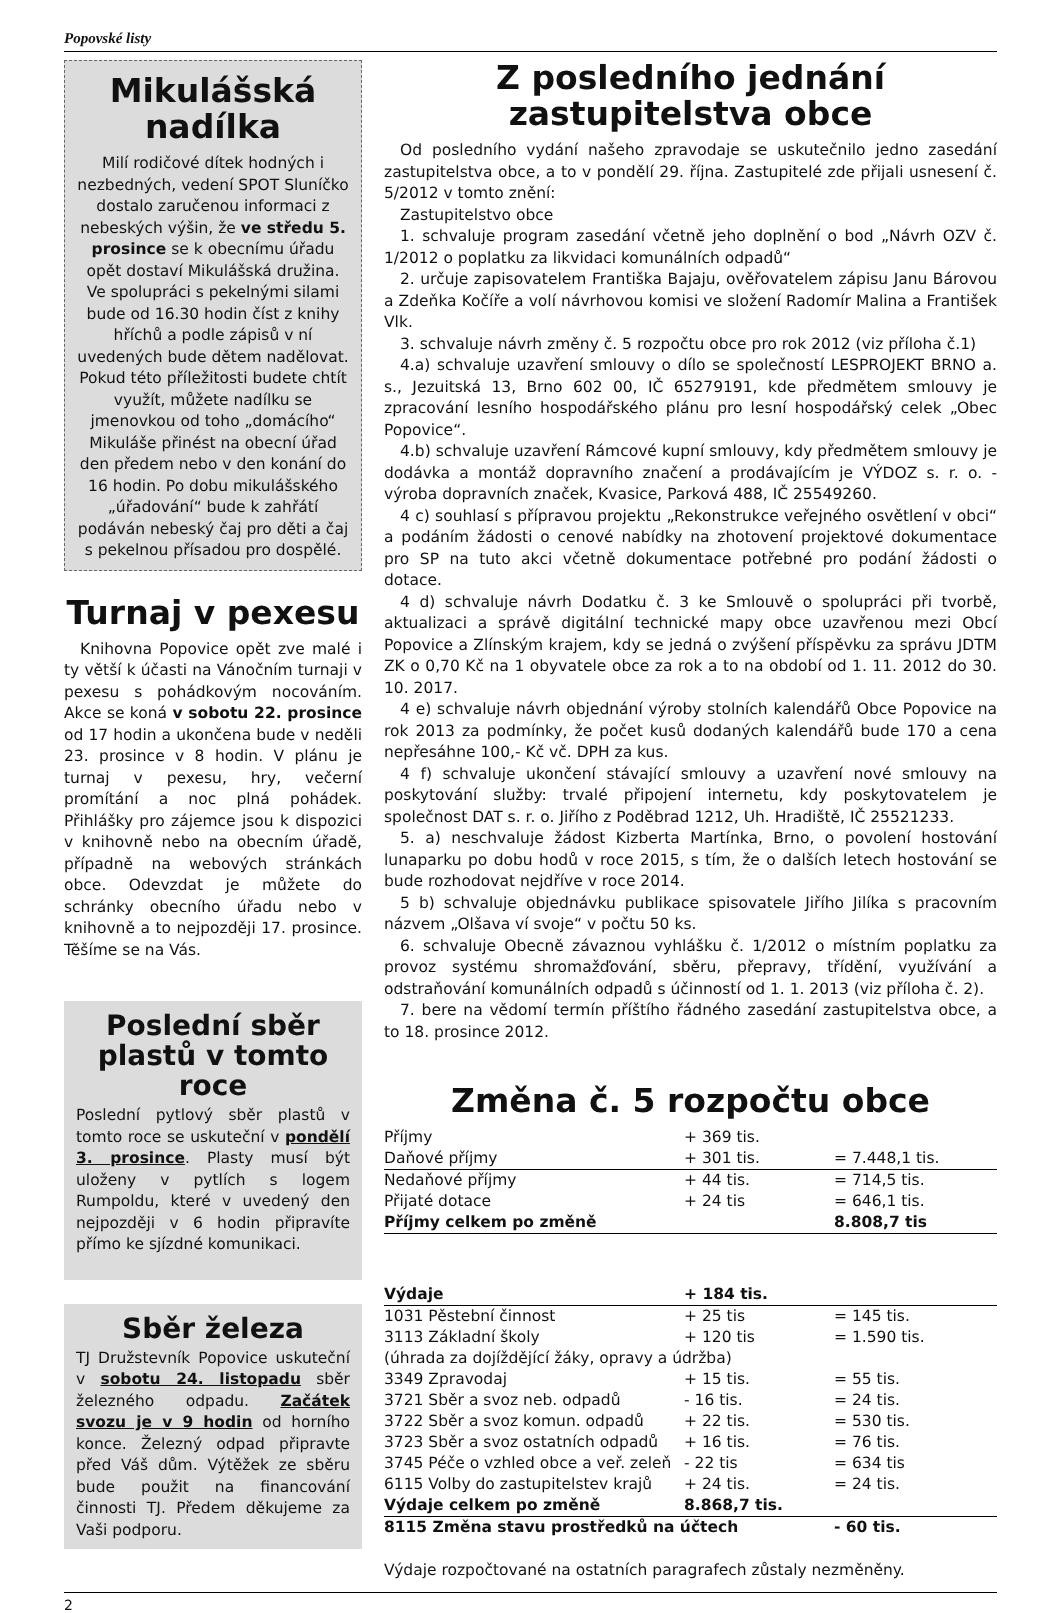Popovské listy
Mikulášská nadílka
Milí rodičové dítek hodných i nezbedných, vedení SPOT Sluníčko dostalo zaručenou informaci z nebeských výšin, že ve středu 5. prosince se k obecnímu úřadu opět dostaví Mikulášská družina. Ve spolupráci s pekelnými silami bude od 16.30 hodin číst z knihy hříchů a podle zápisů v ní uvedených bude dětem nadělovat. Pokud této příležitosti budete chtít využít, můžete nadílku se jmenovkou od toho „domácího“ Mikuláše přinést na obecní úřad den předem nebo v den konání do 16 hodin. Po dobu mikulášského „úřadování“ bude k zahřátí podáván nebeský čaj pro děti a čaj s pekelnou přísadou pro dospělé.
Turnaj v pexesu
Knihovna Popovice opět zve malé i ty větší k účasti na Vánočním turnaji v pexesu s pohádkovým nocováním. Akce se koná v sobotu 22. prosince od 17 hodin a ukončena bude v neděli 23. prosince v 8 hodin. V plánu je turnaj v pexesu, hry, večerní promítání a noc plná pohádek. Přihlášky pro zájemce jsou k dispozici v knihovně nebo na obecním úřadě, případně na webových stránkách obce. Odevzdat je můžete do schránky obecního úřadu nebo v knihovně a to nejpozději 17. prosince. Těšíme se na Vás.
Poslední sběr plastů v tomto roce
Poslední pytlový sběr plastů v tomto roce se uskuteční v pondělí 3. prosince. Plasty musí být uloženy v pytlích s logem Rumpoldu, které v uvedený den nejpozději v 6 hodin připravíte přímo ke sjízdné komunikaci.
Sběr železa
TJ Družstevník Popovice uskuteční v sobotu 24. listopadu sběr železného odpadu. Začátek svozu je v 9 hodin od horního konce. Železný odpad připravte před Váš dům. Výtěžek ze sběru bude použit na financování činnosti TJ. Předem děkujeme za Vaši podporu.
Z posledního jednání zastupitelstva obce
Od posledního vydání našeho zpravodaje se uskutečnilo jedno zasedání zastupitelstva obce, a to v pondělí 29. října. Zastupitelé zde přijali usnesení č. 5/2012 v tomto znění:
Zastupitelstvo obce
1. schvaluje program zasedání včetně jeho doplnění o bod „Návrh OZV č. 1/2012 o poplatku za likvidaci komunálních odpadů“
2. určuje zapisovatelem Františka Bajaju, ověřovatelem zápisu Janu Bárovou a Zdeňka Kočíře a volí návrhovou komisi ve složení Radomír Malina a František Vlk.
3. schvaluje návrh změny č. 5 rozpočtu obce pro rok 2012 (viz příloha č.1)
4.a) schvaluje uzavření smlouvy o dílo se společností LESPROJEKT BRNO a. s., Jezuitská 13, Brno 602 00, IČ 65279191, kde předmětem smlouvy je zpracování lesního hospodářského plánu pro lesní hospodářský celek „Obec Popovice“.
4.b) schvaluje uzavření Rámcové kupní smlouvy, kdy předmětem smlouvy je dodávka a montáž dopravního značení a prodávajícím je VÝDOZ s. r. o. - výroba dopravních značek, Kvasice, Parková 488, IČ 25549260.
4 c) souhlasí s přípravou projektu „Rekonstrukce veřejného osvětlení v obci“ a podáním žádosti o cenové nabídky na zhotovení projektové dokumentace pro SP na tuto akci včetně dokumentace potřebné pro podání žádosti o dotace.
4 d) schvaluje návrh Dodatku č. 3 ke Smlouvě o spolupráci při tvorbě, aktualizaci a správě digitální technické mapy obce uzavřenou mezi Obcí Popovice a Zlínským krajem, kdy se jedná o zvýšení příspěvku za správu JDTM ZK o 0,70 Kč na 1 obyvatele obce za rok a to na období od 1. 11. 2012 do 30. 10. 2017.
4 e) schvaluje návrh objednání výroby stolních kalendářů Obce Popovice na rok 2013 za podmínky, že počet kusů dodaných kalendářů bude 170 a cena nepřesáhne 100,- Kč vč. DPH za kus.
4 f) schvaluje ukončení stávající smlouvy a uzavření nové smlouvy na poskytování služby: trvalé připojení internetu, kdy poskytovatelem je společnost DAT s. r. o. Jiřího z Poděbrad 1212, Uh. Hradiště, IČ 25521233.
5. a) neschvaluje žádost Kizberta Martínka, Brno, o povolení hostování lunaparku po dobu hodů v roce 2015, s tím, že o dalších letech hostování se bude rozhodovat nejdříve v roce 2014.
5 b) schvaluje objednávku publikace spisovatele Jiřího Jilíka s pracovním názvem „Olšava ví svoje“ v počtu 50 ks.
6. schvaluje Obecně závaznou vyhlášku č. 1/2012 o místním poplatku za provoz systému shromažďování, sběru, přepravy, třídění, využívání a odstraňování komunálních odpadů s účinností od 1. 1. 2013 (viz příloha č. 2).
7. bere na vědomí termín příštího řádného zasedání zastupitelstva obce, a to 18. prosince 2012.
Změna č. 5 rozpočtu obce
| Příjmy | + 369 tis. | |
| Daňové příjmy | + 301 tis. | = 7.448,1 tis. |
| Nedaňové příjmy | + 44 tis. | = 714,5 tis. |
| Přijaté dotace | + 24 tis | = 646,1 tis. |
| Příjmy celkem po změně | | 8.808,7 tis |
| Výdaje | + 184 tis. | |
| 1031 Pěstební činnost | + 25 tis | = 145 tis. |
| 3113 Základní školy | + 120 tis | = 1.590 tis. |
| (úhrada za dojíždějící žáky, opravy a údržba) | | |
| 3349 Zpravodaj | + 15 tis. | = 55 tis. |
| 3721 Sběr a svoz neb. odpadů | - 16 tis. | = 24 tis. |
| 3722 Sběr a svoz komun. odpadů | + 22 tis. | = 530 tis. |
| 3723 Sběr a svoz ostatních odpadů | + 16 tis. | = 76 tis. |
| 3745 Péče o vzhled obce a veř. zeleň | - 22 tis | = 634 tis |
| 6115 Volby do zastupitelstev krajů | + 24 tis. | = 24 tis. |
| Výdaje celkem po změně | 8.868,7 tis. | |
| 8115 Změna stavu prostředků na účtech | | - 60 tis. |
Výdaje rozpočtované na ostatních paragrafech zůstaly nezměněny.
2